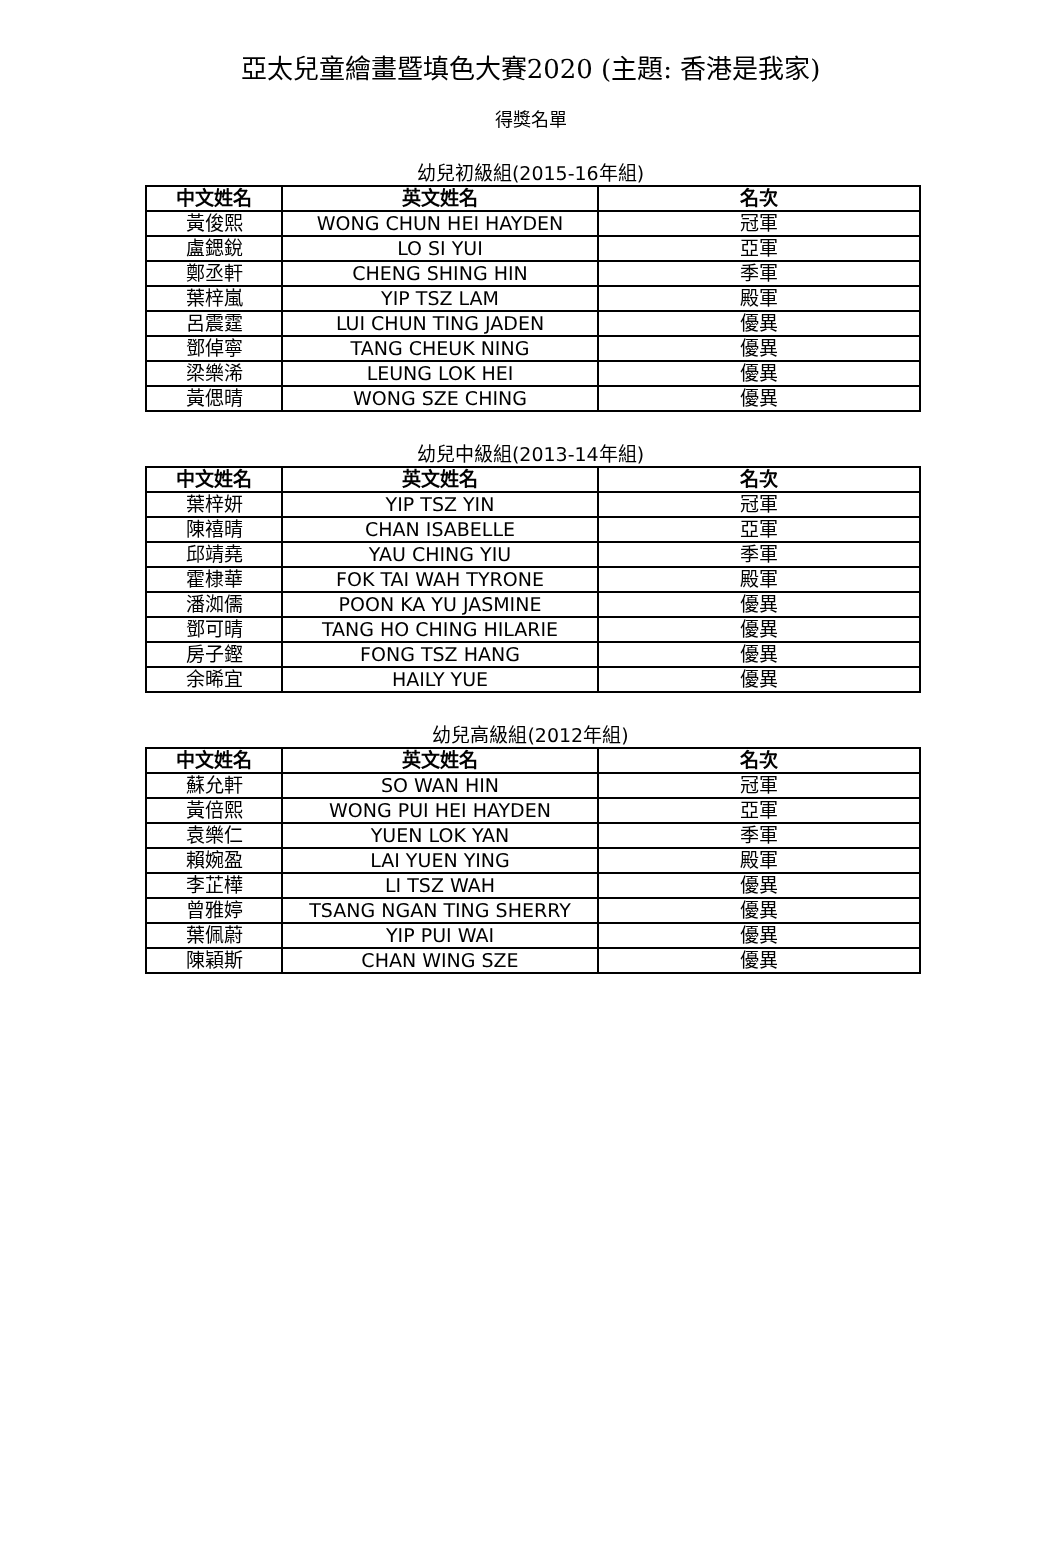亞太兒童繪畫暨填色大賽2020 (主題: 香港是我家)
得獎名單
幼兒初級組(2015-16年組)
| 中文姓名 | 英文姓名 | 名次 |
| --- | --- | --- |
| 黃俊熙 | WONG CHUN HEI HAYDEN | 冠軍 |
| 盧鍶銳 | LO SI YUI | 亞軍 |
| 鄭丞軒 | CHENG SHING HIN | 季軍 |
| 葉梓嵐 | YIP TSZ LAM | 殿軍 |
| 呂震霆 | LUI CHUN TING JADEN | 優異 |
| 鄧倬寧 | TANG CHEUK NING | 優異 |
| 梁樂浠 | LEUNG LOK HEI | 優異 |
| 黃偲晴 | WONG SZE CHING | 優異 |
幼兒中級組(2013-14年組)
| 中文姓名 | 英文姓名 | 名次 |
| --- | --- | --- |
| 葉梓妍 | YIP TSZ YIN | 冠軍 |
| 陳禧晴 | CHAN ISABELLE | 亞軍 |
| 邱靖堯 | YAU CHING YIU | 季軍 |
| 霍棣華 | FOK TAI WAH TYRONE | 殿軍 |
| 潘洳儒 | POON KA YU JASMINE | 優異 |
| 鄧可晴 | TANG HO CHING HILARIE | 優異 |
| 房子鏗 | FONG TSZ HANG | 優異 |
| 余晞宜 | HAILY YUE | 優異 |
幼兒高級組(2012年組)
| 中文姓名 | 英文姓名 | 名次 |
| --- | --- | --- |
| 蘇允軒 | SO WAN HIN | 冠軍 |
| 黃倍熙 | WONG PUI HEI HAYDEN | 亞軍 |
| 袁樂仁 | YUEN LOK YAN | 季軍 |
| 賴婉盈 | LAI YUEN YING | 殿軍 |
| 李芷樺 | LI TSZ WAH | 優異 |
| 曾雅婷 | TSANG NGAN TING SHERRY | 優異 |
| 葉佩蔚 | YIP PUI WAI | 優異 |
| 陳穎斯 | CHAN WING SZE | 優異 |